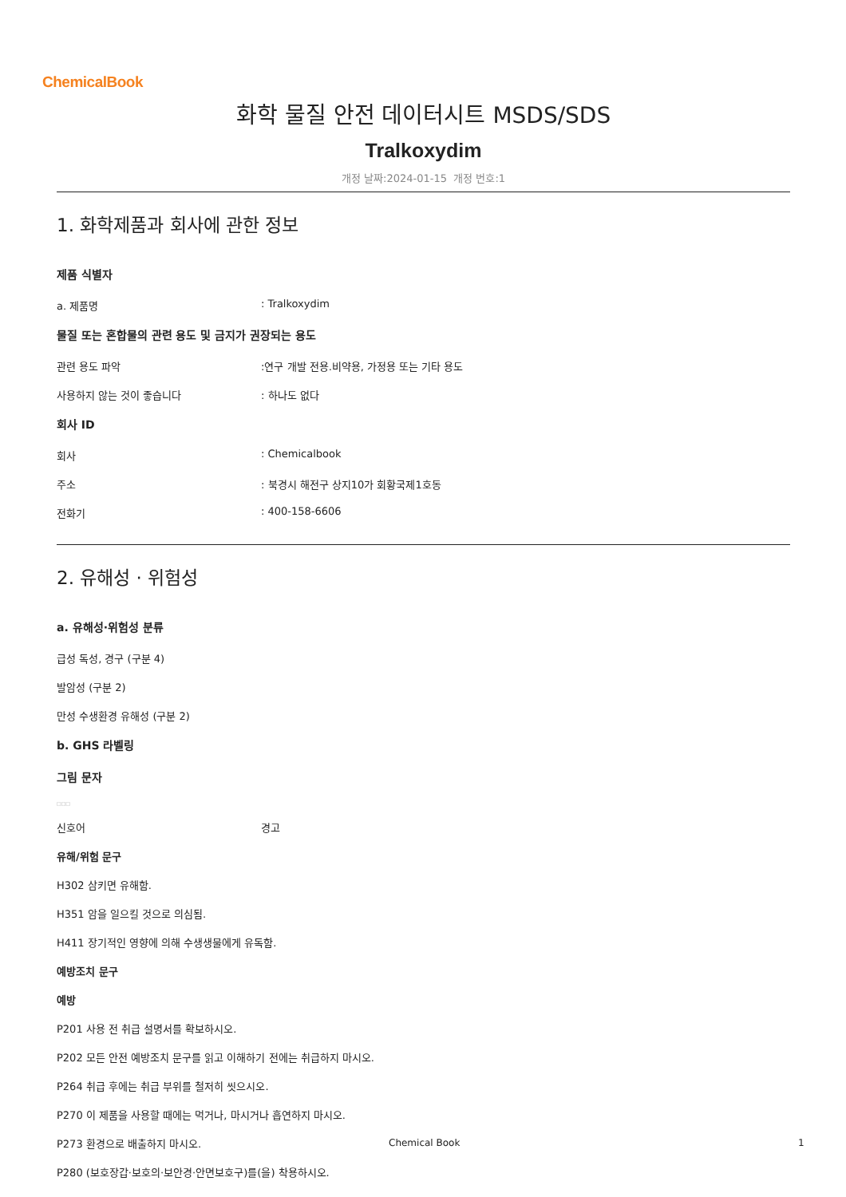ChemicalBook
화학 물질 안전 데이터시트 MSDS/SDS
Tralkoxydim
개정 날짜:2024-01-15 개정 번호:1
1. 화학제품과 회사에 관한 정보
제품 식별자
a. 제품명: Tralkoxydim
물질 또는 혼합물의 관련 용도 및 금지가 권장되는 용도
관련 용도 파악:연구 개발 전용.비약용, 가정용 또는 기타 용도
사용하지 않는 것이 좋습니다: 하나도 없다
회사 ID
회사: Chemicalbook
주소: 북경시 해전구 상지10가 회황국제1호동
전화기: 400-158-6606
2. 유해성 · 위험성
a. 유해성·위험성 분류
급성 독성, 경구 (구분 4)
발암성 (구분 2)
만성 수생환경 유해성 (구분 2)
b. GHS 라벨링
그림 문자
□□□
신호어 경고
유해/위험 문구
H302 삼키면 유해함.
H351 암을 일으킬 것으로 의심됨.
H411 장기적인 영향에 의해 수생생물에게 유독함.
예방조치 문구
예방
P201 사용 전 취급 설명서를 확보하시오.
P202 모든 안전 예방조치 문구를 읽고 이해하기 전에는 취급하지 마시오.
P264 취급 후에는 취급 부위를 철저히 씻으시오.
P270 이 제품을 사용할 때에는 먹거나, 마시거나 흡연하지 마시오.
P273 환경으로 배출하지 마시오.
P280 (보호장갑·보호의·보안경·안면보호구)를(을) 착용하시오.
Chemical Book 1